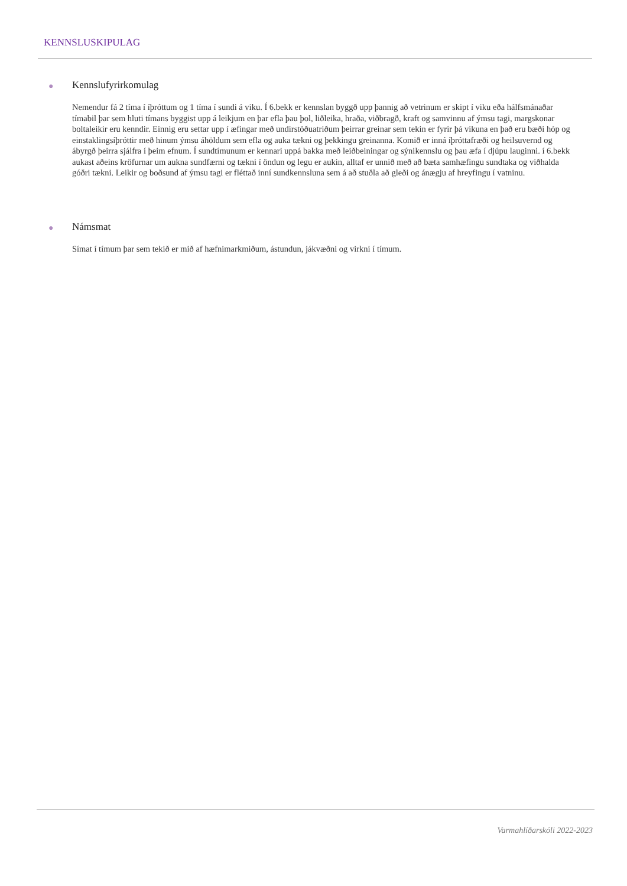KENNSLUSKIPULAG
● Kennslufyrirkomulag
Nemendur fá 2 tíma í íþróttum og 1 tíma í sundi á viku. Í 6.bekk er kennslan byggð upp þannig að vetrinum er skipt í viku eða hálfsmánaðar tímabil þar sem hluti tímans byggist upp á leikjum en þar efla þau þol, liðleika, hraða, viðbragð, kraft og samvinnu af ýmsu tagi, margskonar boltaleikir eru kenndir. Einnig eru settar upp í æfingar með undirstöðuatriðum þeirrar greinar sem tekin er fyrir þá vikuna en það eru bæði hóp og einstaklingsíþróttir með hinum ýmsu áhöldum sem efla og auka tækni og þekkingu greinanna. Komið er inná íþróttafræði og heilsuvernd og ábyrgð þeirra sjálfra í þeim efnum. Í sundtímunum er kennari uppá bakka með leiðbeiningar og sýnikennslu og þau æfa í djúpu lauginni. í 6.bekk aukast aðeins kröfurnar um aukna sundfærni og tækni í öndun og legu er aukin, alltaf er unnið með að bæta samhæfingu sundtaka og viðhalda góðri tækni. Leikir og boðsund af ýmsu tagi er fléttað inní sundkennsluna sem á að stuðla að gleði og ánægju af hreyfingu í vatninu.
● Námsmat
Símat í tímum þar sem tekið er mið af hæfnimarkmiðum, ástundun, jákvæðni og virkni í tímum.
Varmahlíðarskóli 2022-2023